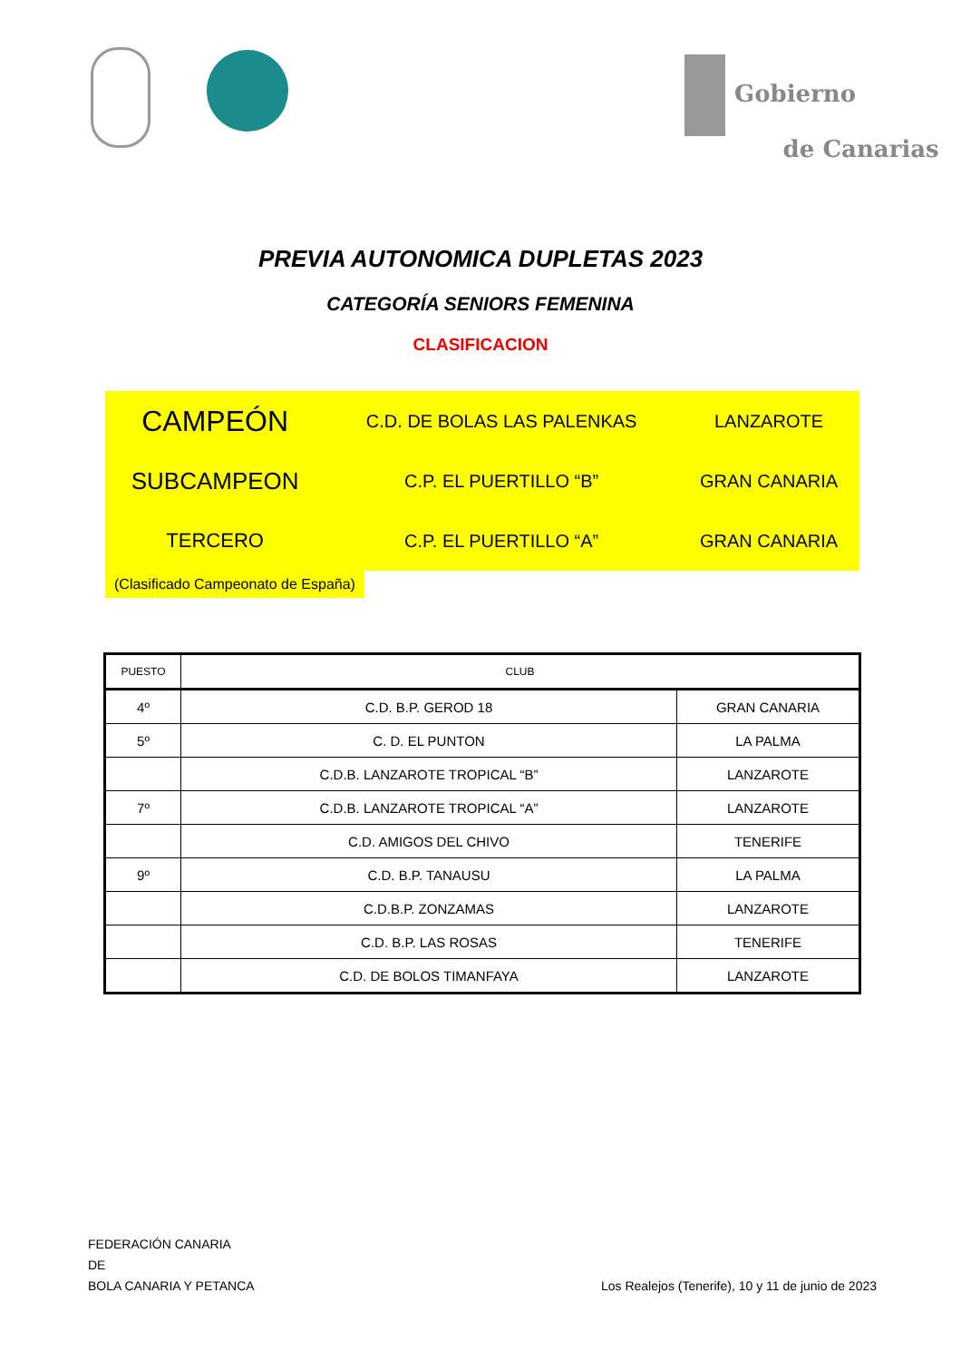Gobierno
de Canarias
PREVIA AUTONOMICA DUPLETAS 2023
CATEGORÍA SENIORS FEMENINA
CLASIFICACION
| CAMPEÓN | C.D. DE BOLAS LAS PALENKAS | LANZAROTE |
| SUBCAMPEON | C.P. EL PUERTILLO “B” | GRAN CANARIA |
| TERCERO | C.P. EL PUERTILLO “A” | GRAN CANARIA |
(Clasificado Campeonato de España)
| PUESTO | CLUB | |
| --- | --- | --- |
| 4º | C.D. B.P. GEROD 18 | GRAN CANARIA |
| 5º | C. D. EL PUNTON | LA PALMA |
| | C.D.B. LANZAROTE TROPICAL “B” | LANZAROTE |
| 7º | C.D.B. LANZAROTE TROPICAL “A” | LANZAROTE |
| | C.D. AMIGOS DEL CHIVO | TENERIFE |
| 9º | C.D. B.P. TANAUSU | LA PALMA |
| | C.D.B.P. ZONZAMAS | LANZAROTE |
| | C.D. B.P. LAS ROSAS | TENERIFE |
| | C.D. DE BOLOS TIMANFAYA | LANZAROTE |
FEDERACIÓN CANARIA
DE
BOLA CANARIA Y PETANCA
Los Realejos (Tenerife), 10 y 11 de junio de 2023